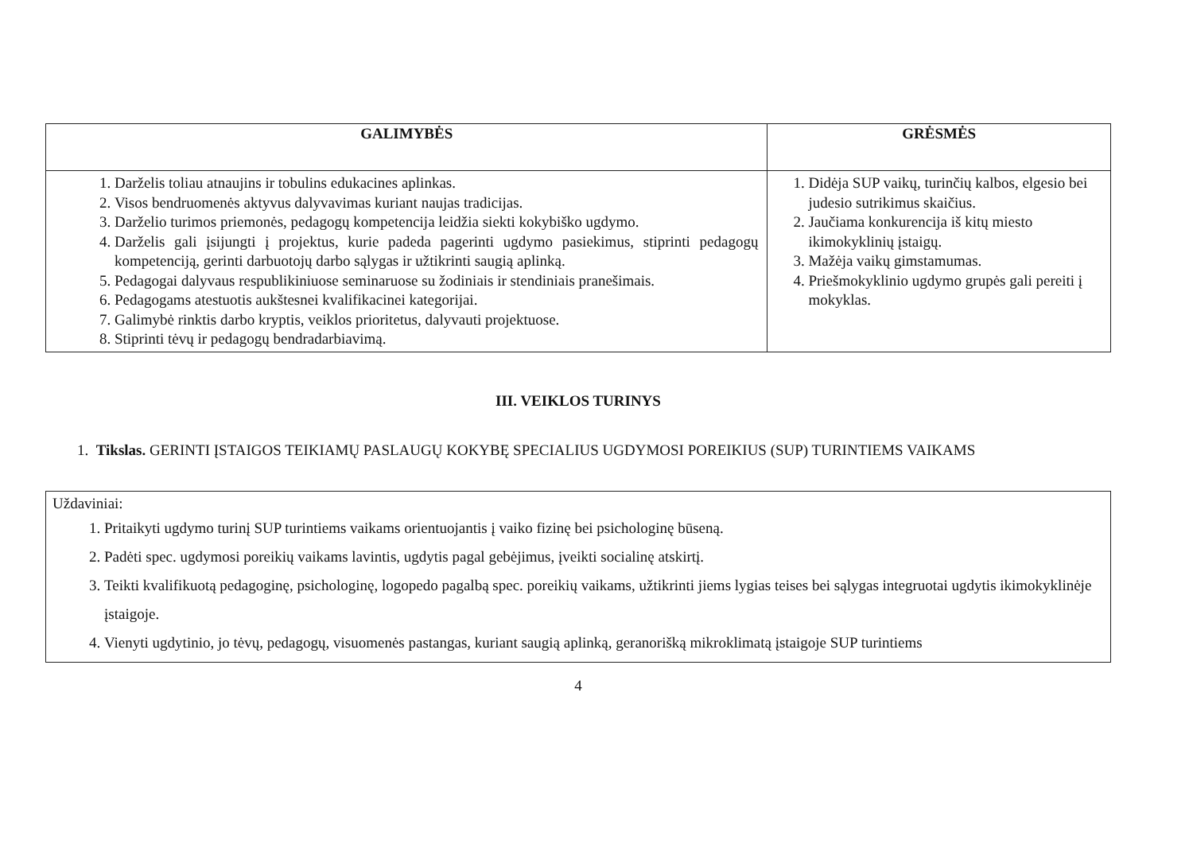| GALIMYBĖS | GRĖSMĖS |
| --- | --- |
| 1. Darželis toliau atnaujins ir tobulins edukacines aplinkas. 2. Visos bendruomenės aktyvus dalyvavimas kuriant naujas tradicijas. 3. Darželio turimos priemonės, pedagogų kompetencija leidžia siekti kokybiško ugdymo. 4. Darželis gali įsijungti į projektus, kurie padeda pagerinti ugdymo pasiekimus, stiprinti pedagogų kompetenciją, gerinti darbuotojų darbo sąlygas ir užtikrinti saugią aplinką. 5. Pedagogai dalyvaus respublikiniuose seminaruose su žodiniais ir stendiniais pranešimais. 6. Pedagogams atestuotis aukštesnei kvalifikacinei kategorijai. 7. Galimybė rinktis darbo kryptis, veiklos prioritetus, dalyvauti projektuose. 8. Stiprinti tėvų ir pedagogų bendradarbiavimą. | 1. Didėja SUP vaikų, turinčių kalbos, elgesio bei judesio sutrikimus skaičius. 2. Jaučiama konkurencija iš kitų miesto ikimokyklinių įstaigų. 3. Mažėja vaikų gimstamumas. 4. Priešmokyklinio ugdymo grupės gali pereiti į mokyklas. |
III. VEIKLOS TURINYS
1. Tikslas. GERINTI ĮSTAIGOS TEIKIAMŲ PASLAUGŲ KOKYBĘ SPECIALIUS UGDYMOSI POREIKIUS (SUP) TURINTIEMS VAIKAMS
Uždaviniai:
1. Pritaikyti ugdymo turinį SUP turintiems vaikams orientuojantis į vaiko fizinę bei psichologinę būseną.
2. Padėti spec. ugdymosi poreikių vaikams lavintis, ugdytis pagal gebėjimus, įveikti socialinę atskirtį.
3. Teikti kvalifikuotą pedagoginę, psichologinę, logopedo pagalbą spec. poreikių vaikams, užtikrinti jiems lygias teises bei sąlygas integruotai ugdytis ikimokyklinėje įstaigoje.
4. Vienyti ugdytinio, jo tėvų, pedagogų, visuomenės pastangas, kuriant saugią aplinką, geranorišką mikroklimatą įstaigoje SUP turintiems
4